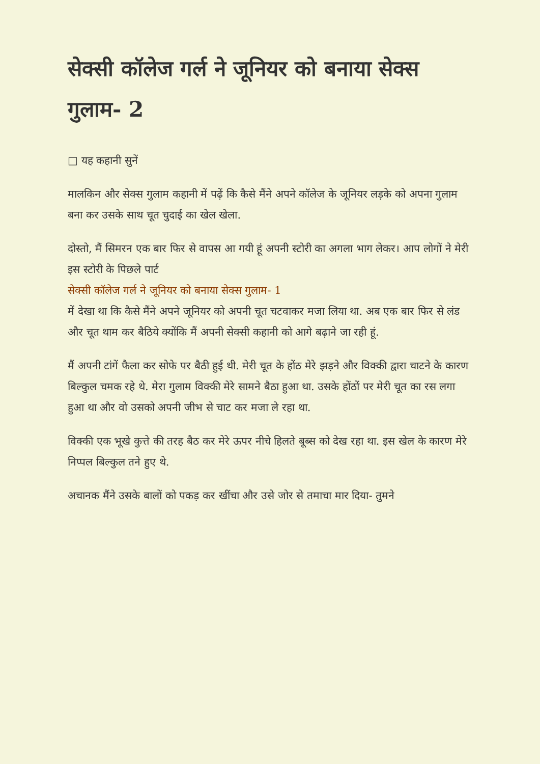सेक्सी कॉलेज गर्ल ने जूनियर को बनाया सेक्स गुलाम- 2
□ यह कहानी सुनें
मालकिन और सेक्स गुलाम कहानी में पढ़ें कि कैसे मैंने अपने कॉलेज के जूनियर लड़के को अपना गुलाम बना कर उसके साथ चूत चुदाई का खेल खेला.
दोस्तो, मैं सिमरन एक बार फिर से वापस आ गयी हूं अपनी स्टोरी का अगला भाग लेकर। आप लोगों ने मेरी इस स्टोरी के पिछले पार्ट
सेक्सी कॉलेज गर्ल ने जूनियर को बनाया सेक्स गुलाम- 1
में देखा था कि कैसे मैंने अपने जूनियर को अपनी चूत चटवाकर मजा लिया था. अब एक बार फिर से लंड और चूत थाम कर बैठिये क्योंकि मैं अपनी सेक्सी कहानी को आगे बढ़ाने जा रही हूं.
मैं अपनी टांगें फैला कर सोफे पर बैठी हुई थी. मेरी चूत के होंठ मेरे झड़ने और विक्की द्वारा चाटने के कारण बिल्कुल चमक रहे थे. मेरा गुलाम विक्की मेरे सामने बैठा हुआ था. उसके होंठों पर मेरी चूत का रस लगा हुआ था और वो उसको अपनी जीभ से चाट कर मजा ले रहा था.
विक्की एक भूखे कुत्ते की तरह बैठ कर मेरे ऊपर नीचे हिलते बूब्स को देख रहा था. इस खेल के कारण मेरे निप्पल बिल्कुल तने हुए थे.
अचानक मैंने उसके बालों को पकड़ कर खींचा और उसे जोर से तमाचा मार दिया- तुमने